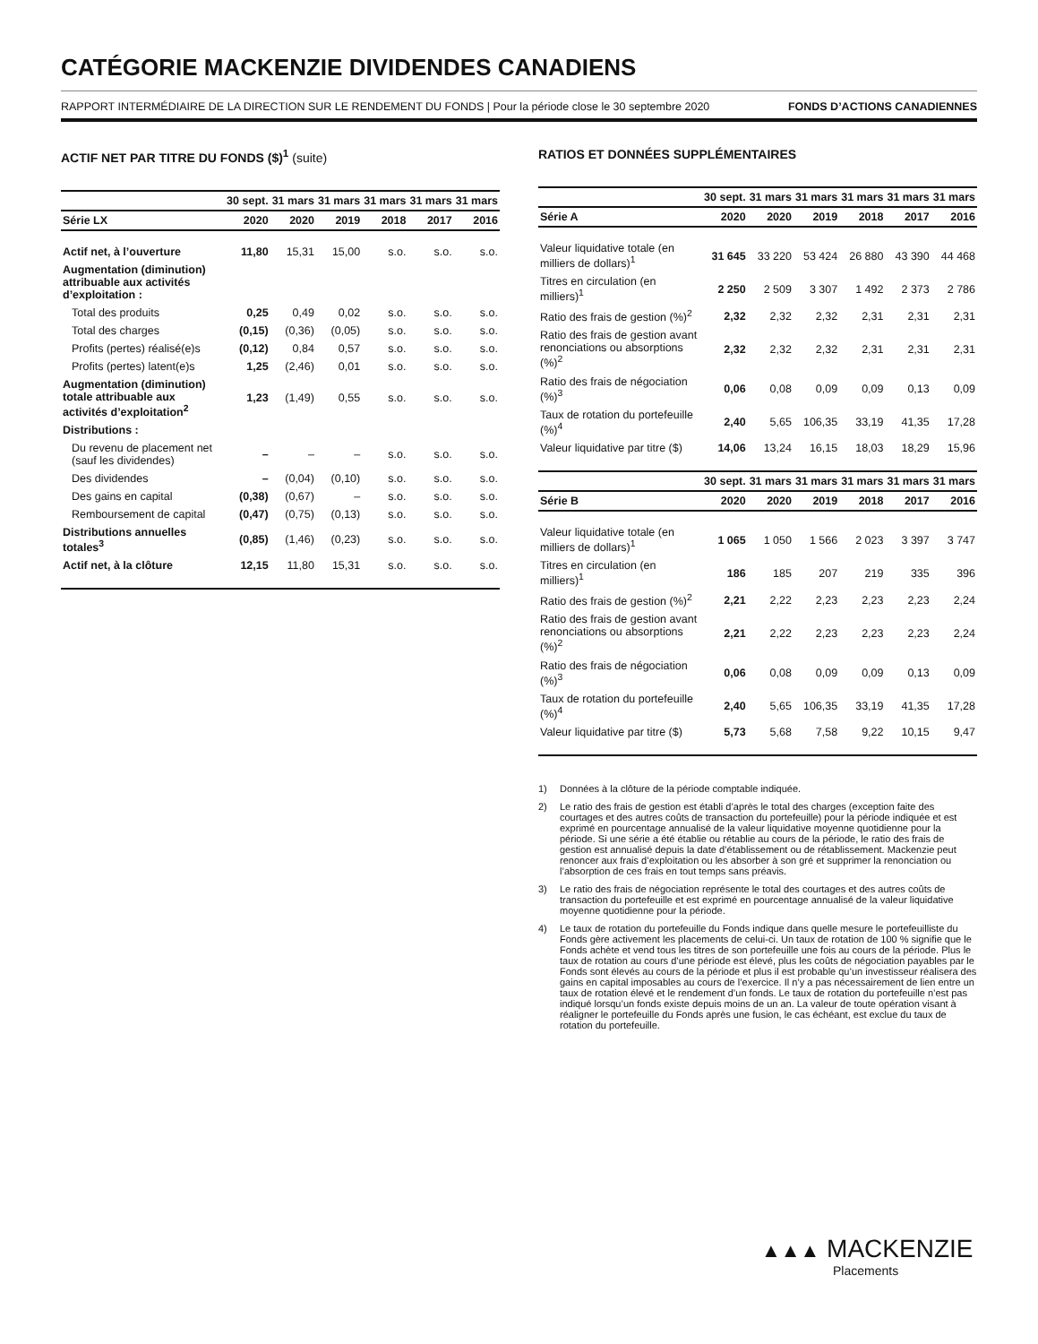CATÉGORIE MACKENZIE DIVIDENDES CANADIENS
RAPPORT INTERMÉDIAIRE DE LA DIRECTION SUR LE RENDEMENT DU FONDS | Pour la période close le 30 septembre 2020 FONDS D’ACTIONS CANADIENNES
ACTIF NET PAR TITRE DU FONDS ($)<sup>1</sup> (suite)
| | 30 sept. | 31 mars | 31 mars | 31 mars | 31 mars | 31 mars |
| --- | --- | --- | --- | --- | --- | --- |
| Série LX | 2020 | 2020 | 2019 | 2018 | 2017 | 2016 |
| Actif net, à l’ouverture | 11,80 | 15,31 | 15,00 | s.o. | s.o. | s.o. |
| Augmentation (diminution) attribuable aux activités d’exploitation : | | | | | | |
| Total des produits | 0,25 | 0,49 | 0,02 | s.o. | s.o. | s.o. |
| Total des charges | (0,15) | (0,36) | (0,05) | s.o. | s.o. | s.o. |
| Profits (pertes) réalisé(e)s | (0,12) | 0,84 | 0,57 | s.o. | s.o. | s.o. |
| Profits (pertes) latent(e)s | 1,25 | (2,46) | 0,01 | s.o. | s.o. | s.o. |
| Augmentation (diminution) totale attribuable aux activités d’exploitation<sup>2</sup> | 1,23 | (1,49) | 0,55 | s.o. | s.o. | s.o. |
| Distributions : | | | | | | |
| Du revenu de placement net (sauf les dividendes) | – | – | – | s.o. | s.o. | s.o. |
| Des dividendes | – | (0,04) | (0,10) | s.o. | s.o. | s.o. |
| Des gains en capital | (0,38) | (0,67) | – | s.o. | s.o. | s.o. |
| Remboursement de capital | (0,47) | (0,75) | (0,13) | s.o. | s.o. | s.o. |
| Distributions annuelles totales<sup>3</sup> | (0,85) | (1,46) | (0,23) | s.o. | s.o. | s.o. |
| Actif net, à la clôture | 12,15 | 11,80 | 15,31 | s.o. | s.o. | s.o. |
RATIOS ET DONNÉES SUPPLÉMENTAIRES
| | 30 sept. | 31 mars | 31 mars | 31 mars | 31 mars | 31 mars |
| --- | --- | --- | --- | --- | --- | --- |
| Série A | 2020 | 2020 | 2019 | 2018 | 2017 | 2016 |
| Valeur liquidative totale (en milliers de dollars)<sup>1</sup> | 31 645 | 33 220 | 53 424 | 26 880 | 43 390 | 44 468 |
| Titres en circulation (en milliers)<sup>1</sup> | 2 250 | 2 509 | 3 307 | 1 492 | 2 373 | 2 786 |
| Ratio des frais de gestion (%)<sup>2</sup> | 2,32 | 2,32 | 2,32 | 2,31 | 2,31 | 2,31 |
| Ratio des frais de gestion avant renonciations ou absorptions (%)<sup>2</sup> | 2,32 | 2,32 | 2,32 | 2,31 | 2,31 | 2,31 |
| Ratio des frais de négociation (%)<sup>3</sup> | 0,06 | 0,08 | 0,09 | 0,09 | 0,13 | 0,09 |
| Taux de rotation du portefeuille (%)<sup>4</sup> | 2,40 | 5,65 | 106,35 | 33,19 | 41,35 | 17,28 |
| Valeur liquidative par titre ($) | 14,06 | 13,24 | 16,15 | 18,03 | 18,29 | 15,96 |
| | 30 sept. | 31 mars | 31 mars | 31 mars | 31 mars | 31 mars |
| --- | --- | --- | --- | --- | --- | --- |
| Série B | 2020 | 2020 | 2019 | 2018 | 2017 | 2016 |
| Valeur liquidative totale (en milliers de dollars)<sup>1</sup> | 1 065 | 1 050 | 1 566 | 2 023 | 3 397 | 3 747 |
| Titres en circulation (en milliers)<sup>1</sup> | 186 | 185 | 207 | 219 | 335 | 396 |
| Ratio des frais de gestion (%)<sup>2</sup> | 2,21 | 2,22 | 2,23 | 2,23 | 2,23 | 2,24 |
| Ratio des frais de gestion avant renonciations ou absorptions (%)<sup>2</sup> | 2,21 | 2,22 | 2,23 | 2,23 | 2,23 | 2,24 |
| Ratio des frais de négociation (%)<sup>3</sup> | 0,06 | 0,08 | 0,09 | 0,09 | 0,13 | 0,09 |
| Taux de rotation du portefeuille (%)<sup>4</sup> | 2,40 | 5,65 | 106,35 | 33,19 | 41,35 | 17,28 |
| Valeur liquidative par titre ($) | 5,73 | 5,68 | 7,58 | 9,22 | 10,15 | 9,47 |
1) Données à la clôture de la période comptable indiquée.
2) Le ratio des frais de gestion est établi d’après le total des charges (exception faite des courtages et des autres coûts de transaction du portefeuille) pour la période indiquée et est exprimé en pourcentage annualisé de la valeur liquidative moyenne quotidienne pour la période. Si une série a été établie ou rétablie au cours de la période, le ratio des frais de gestion est annualisé depuis la date d’établissement ou de rétablissement. Mackenzie peut renoncer aux frais d’exploitation ou les absorber à son gré et supprimer la renonciation ou l’absorption de ces frais en tout temps sans préavis.
3) Le ratio des frais de négociation représente le total des courtages et des autres coûts de transaction du portefeuille et est exprimé en pourcentage annualisé de la valeur liquidative moyenne quotidienne pour la période.
4) Le taux de rotation du portefeuille du Fonds indique dans quelle mesure le portefeuilliste du Fonds gère activement les placements de celui-ci. Un taux de rotation de 100 % signifie que le Fonds achète et vend tous les titres de son portefeuille une fois au cours de la période. Plus le taux de rotation au cours d’une période est élevé, plus les coûts de négociation payables par le Fonds sont élevés au cours de la période et plus il est probable qu’un investisseur réalisera des gains en capital imposables au cours de l’exercice. Il n’y a pas nécessairement de lien entre un taux de rotation élevé et le rendement d’un fonds. Le taux de rotation du portefeuille n’est pas indiqué lorsqu’un fonds existe depuis moins de un an. La valeur de toute opération visant à réaligner le portefeuille du Fonds après une fusion, le cas échéant, est exclue du taux de rotation du portefeuille.
▲▲▲ MACKENZIE
Placements